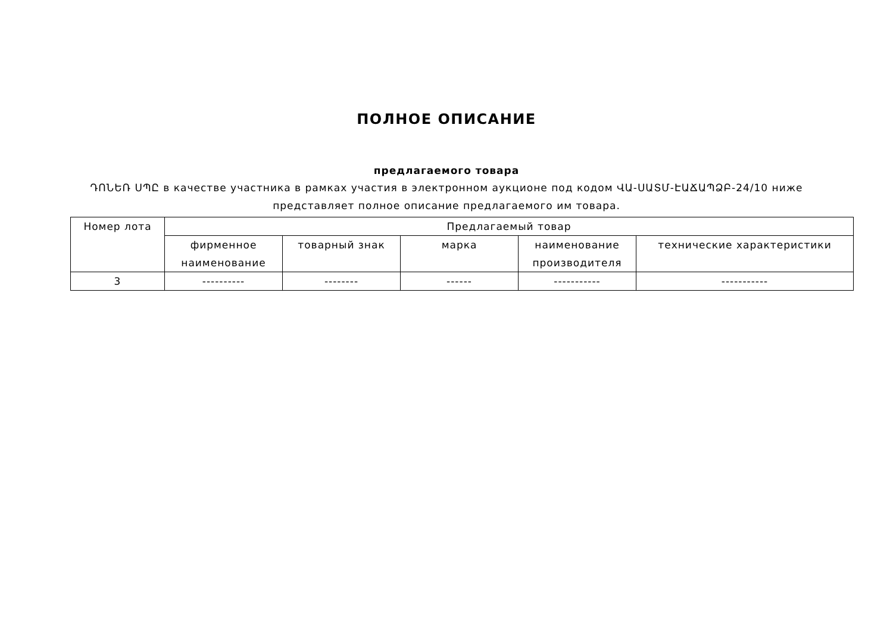ПОЛНОЕ ОПИСАНИЕ
предлагаемого товара
ԴՈՆԵՌ ՍՊԸ в качестве участника в рамках участия в электронном аукционе под кодом ՎԱ-ՍԱՏՄ-ԷԱՃԱՊՁԲ-24/10 ниже представляет полное описание предлагаемого им товара.
| Номер лота | Предлагаемый товар | | | | |
| --- | --- | --- | --- | --- | --- |
| | фирменное наименование | товарный знак | марка | наименование производителя | технические характеристики |
| 3 | ---------- | -------- | ------ | ----------- | ----------- |